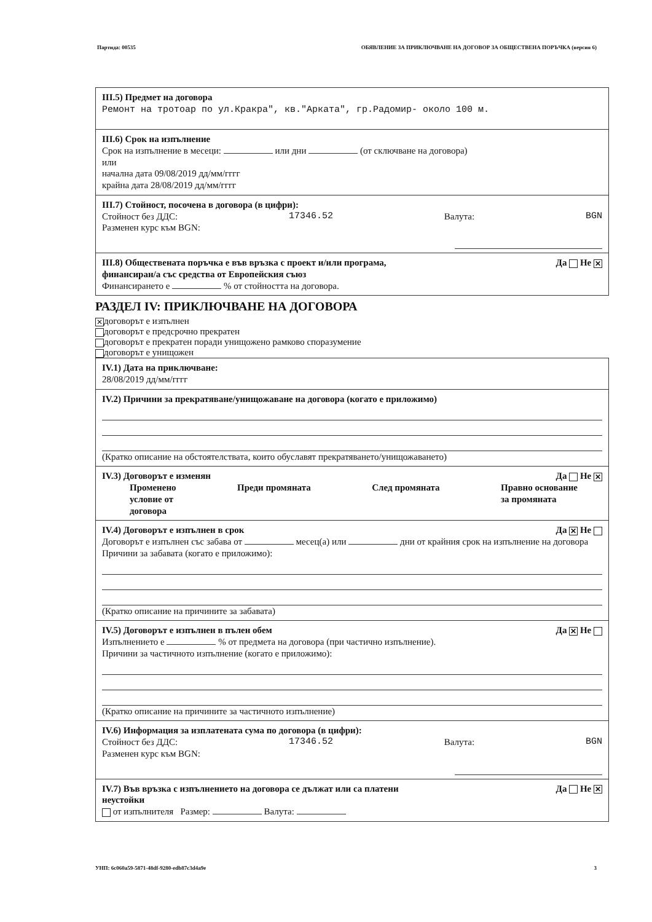Партида: 00535 ОБЯВЛЕНИЕ ЗА ПРИКЛЮЧВАНЕ НА ДОГОВОР ЗА ОБЩЕСТВЕНА ПОРЪЧКА (версия 6)
III.5) Предмет на договора
Ремонт на тротоар по ул.Кракра", кв."Арката", гр.Радомир- около 100 м.
III.6) Срок на изпълнение
Срок на изпълнение в месеци: или дни (от сключване на договора)
или
начална дата 09/08/2019 дд/мм/гггг
крайна дата 28/08/2019 дд/мм/гггг
III.7) Стойност, посочена в договора (в цифри):
Стойност без ДДС: 17346.52 Валута: BGN
Разменен курс към BGN:
III.8) Обществената поръчка е във връзка с проект и/или програма,
финансиран/а със средства от Европейския съюз Да Не ✕
Финансирането е % от стойността на договора.
РАЗДЕЛ IV: ПРИКЛЮЧВАНЕ НА ДОГОВОРА
✕ договорът е изпълнен
договорът е предсрочно прекратен
договорът е прекратен поради унищожено рамково споразумение
договорът е унищожен
IV.1) Дата на приключване:
28/08/2019 дд/мм/гггг
IV.2) Причини за прекратяване/унищожаване на договора (когато е приложимо)
(Кратко описание на обстоятелствата, които обуславят прекратяването/унищожаването)
IV.3) Договорът е изменян Да Не ✕
Променено
условие от
договора Преди промяната След промяната Правно основание
за промяната
IV.4) Договорът е изпълнен в срок Да ✕ Не
Договорът е изпълнен със забава от месец(а) или дни от крайния срок на изпълнение на договора
Причини за забавата (когато е приложимо):
(Кратко описание на причините за забавата)
IV.5) Договорът е изпълнен в пълен обем Да ✕ Не
Изпълнението е % от предмета на договора (при частично изпълнение).
Причини за частичното изпълнение (когато е приложимо):
(Кратко описание на причините за частичното изпълнение)
IV.6) Информация за изплатената сума по договора (в цифри):
Стойност без ДДС: 17346.52 Валута: BGN
Разменен курс към BGN:
IV.7) Във връзка с изпълнението на договора се дължат или са платени
неустойки Да Не ✕
от изпълнителя Размер: Валута:
УНП: 6c060a59-5871-48df-9280-edb87c3d4a9e 3